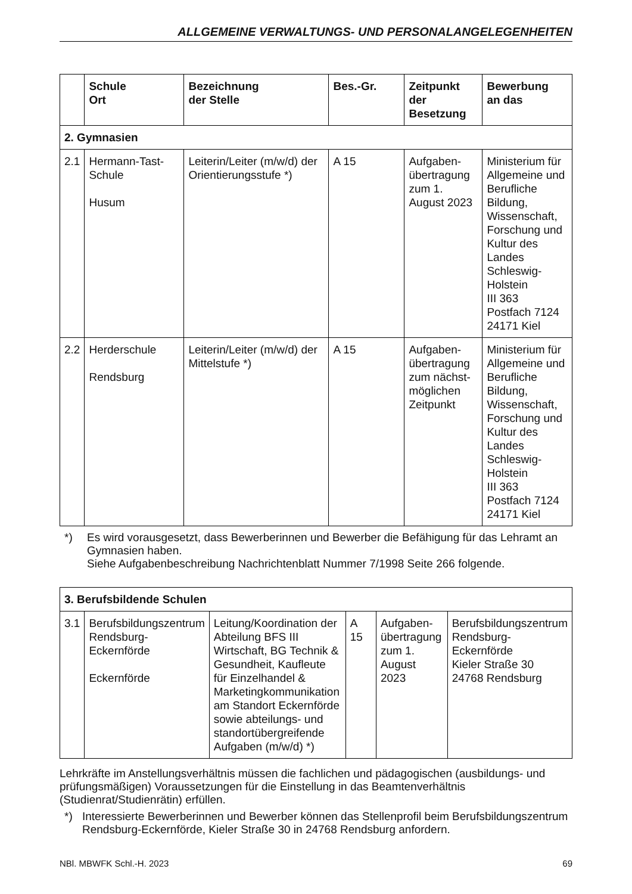ALLGEMEINE VERWALTUNGS- UND PERSONALANGELEGENHEITEN
| | Schule Ort | Bezeichnung der Stelle | Bes.-Gr. | Zeitpunkt der Besetzung | Bewerbung an das |
| --- | --- | --- | --- | --- | --- |
| 2. Gymnasien | | | | | |
| 2.1 | Hermann-Tast-Schule Husum | Leiterin/Leiter (m/w/d) der Orientierungsstufe *) | A 15 | Aufgaben-übertragung zum 1. August 2023 | Ministerium für Allgemeine und Berufliche Bildung, Wissenschaft, Forschung und Kultur des Landes Schleswig-Holstein III 363 Postfach 7124 24171 Kiel |
| 2.2 | Herderschule Rendsburg | Leiterin/Leiter (m/w/d) der Mittelstufe *) | A 15 | Aufgaben-übertragung zum nächst-möglichen Zeitpunkt | Ministerium für Allgemeine und Berufliche Bildung, Wissenschaft, Forschung und Kultur des Landes Schleswig-Holstein III 363 Postfach 7124 24171 Kiel |
*) Es wird vorausgesetzt, dass Bewerberinnen und Bewerber die Befähigung für das Lehramt an Gymnasien haben.
Siehe Aufgabenbeschreibung Nachrichtenblatt Nummer 7/1998 Seite 266 folgende.
| 3. Berufsbildende Schulen | | | | | |
| 3.1 | Berufsbildungszentrum Rendsburg-Eckernförde Eckernförde | Leitung/Koordination der Abteilung BFS III Wirtschaft, BG Technik & Gesundheit, Kaufleute für Einzelhandel & Marketingkommunikation am Standort Eckernförde sowie abteilungs- und standortübergreifende Aufgaben (m/w/d) *) | A 15 | Aufgaben-übertragung zum 1. August 2023 | Berufsbildungszentrum Rendsburg-Eckernförde Kieler Straße 30 24768 Rendsburg |
Lehrkräfte im Anstellungsverhältnis müssen die fachlichen und pädagogischen (ausbildungs- und prüfungsmäßigen) Voraussetzungen für die Einstellung in das Beamtenverhältnis (Studienrat/Studienrätin) erfüllen.
*) Interessierte Bewerberinnen und Bewerber können das Stellenprofil beim Berufsbildungszentrum Rendsburg-Eckernförde, Kieler Straße 30 in 24768 Rendsburg anfordern.
NBl. MBWFK Schl.-H. 2023 69